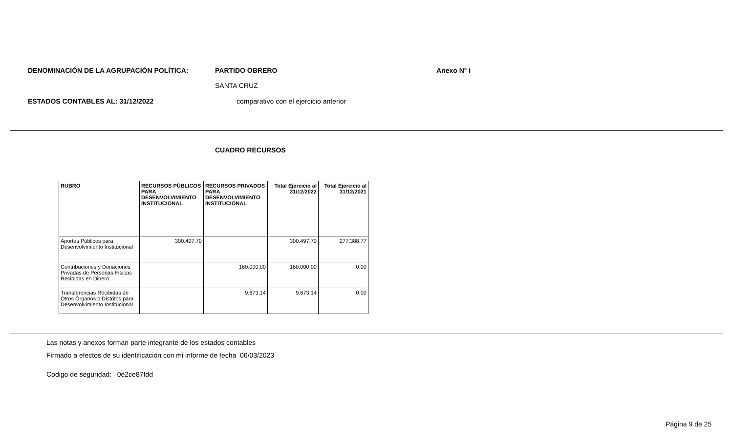DENOMINACIÓN DE LA AGRUPACIÓN POLÍTICA: PARTIDO OBRERO Anexo N° I
SANTA CRUZ
ESTADOS CONTABLES AL: 31/12/2022 comparativo con el ejercicio anterior
CUADRO RECURSOS
| RUBRO | RECURSOS PÚBLICOS PARA DESENVOLVIMIENTO INSTITUCIONAL | RECURSOS PRIVADOS PARA DESENVOLVIMIENTO INSTITUCIONAL | Total Ejercicio al 31/12/2022 | Total Ejercicio al 31/12/2021 |
| --- | --- | --- | --- | --- |
| Aportes Públicos para Desenvolvimiento Institucional | 300.497,70 | | 300.497,70 | 277.388,77 |
| Contribuciones y Donaciones Privadas de Personas Físicas Recibidas en Dinero | | 160.000,00 | 160.000,00 | 0,00 |
| Transferencias Recibidas de Otros Órganos o Distritos para Desenvolvimiento Institucional | | 9.673,14 | 9.673,14 | 0,00 |
Las notas y anexos forman parte integrante de los estados contables
Firmado a efectos de su identificación con mi informe de fecha 06/03/2023
Codigo de seguridad: 0e2ce87fdd
Página 9 de 25